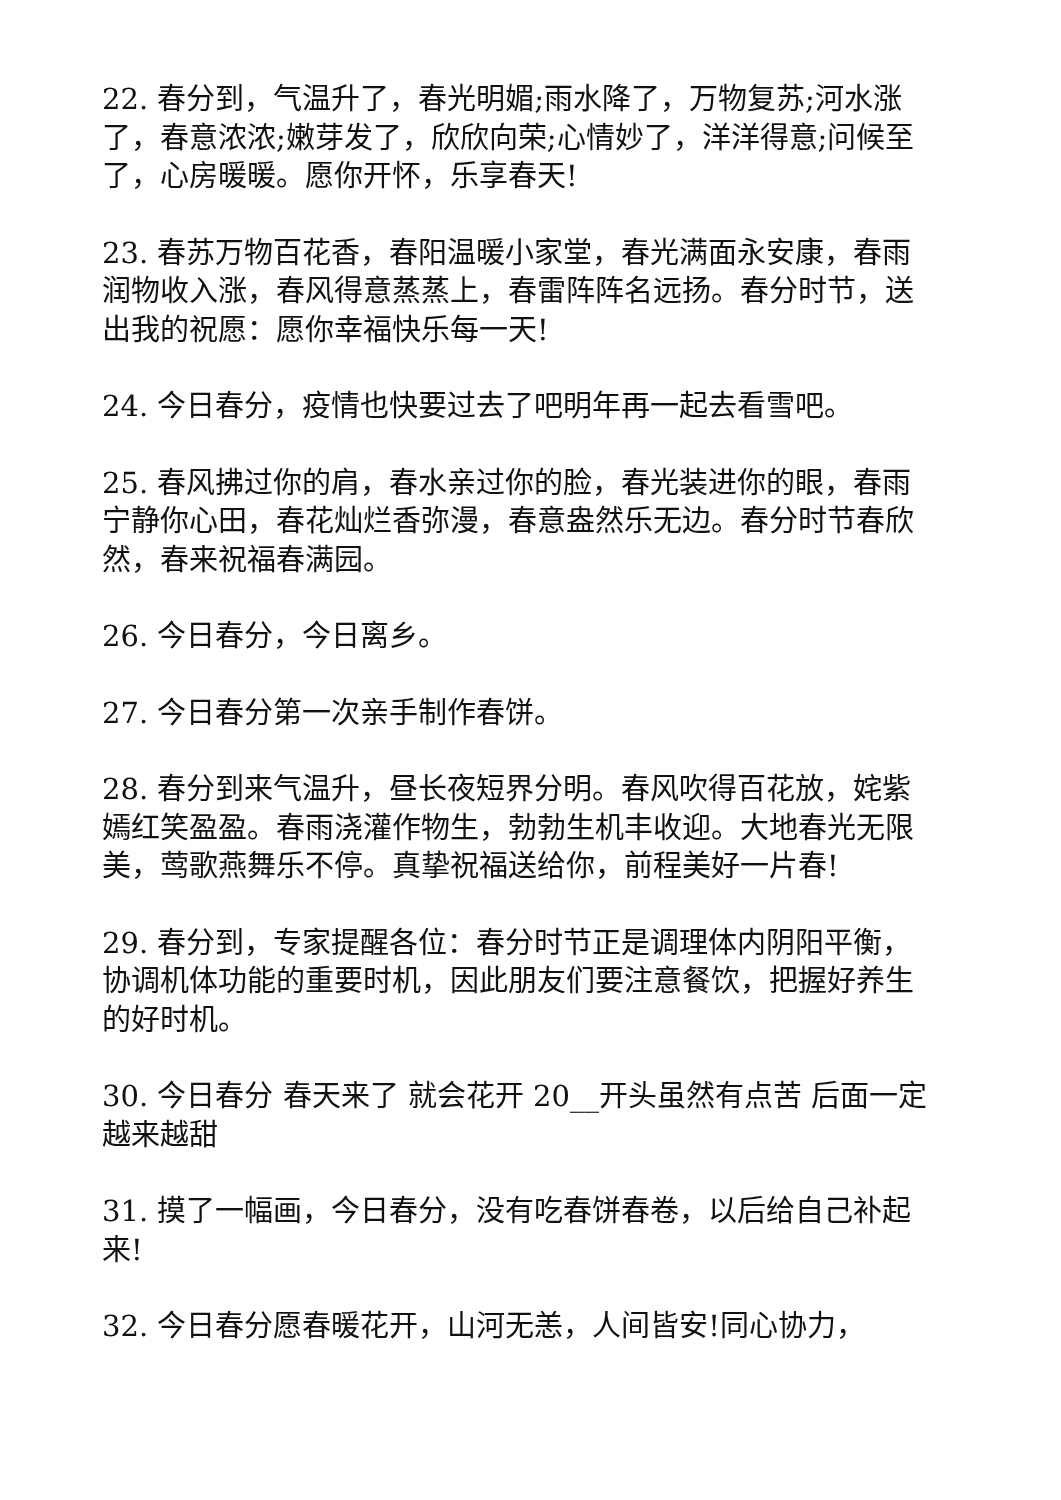22. 春分到，气温升了，春光明媚;雨水降了，万物复苏;河水涨了，春意浓浓;嫩芽发了，欣欣向荣;心情妙了，洋洋得意;问候至了，心房暖暖。愿你开怀，乐享春天!
23. 春苏万物百花香，春阳温暖小家堂，春光满面永安康，春雨润物收入涨，春风得意蒸蒸上，春雷阵阵名远扬。春分时节，送出我的祝愿：愿你幸福快乐每一天!
24. 今日春分，疫情也快要过去了吧明年再一起去看雪吧。
25. 春风拂过你的肩，春水亲过你的脸，春光装进你的眼，春雨宁静你心田，春花灿烂香弥漫，春意盎然乐无边。春分时节春欣然，春来祝福春满园。
26. 今日春分，今日离乡。
27. 今日春分第一次亲手制作春饼。
28. 春分到来气温升，昼长夜短界分明。春风吹得百花放，姹紫嫣红笑盈盈。春雨浇灌作物生，勃勃生机丰收迎。大地春光无限美，莺歌燕舞乐不停。真挚祝福送给你，前程美好一片春!
29. 春分到，专家提醒各位：春分时节正是调理体内阴阳平衡，协调机体功能的重要时机，因此朋友们要注意餐饮，把握好养生的好时机。
30. 今日春分 春天来了 就会花开 20__开头虽然有点苦 后面一定越来越甜
31. 摸了一幅画，今日春分，没有吃春饼春卷，以后给自己补起来!
32. 今日春分愿春暖花开，山河无恙，人间皆安!同心协力，